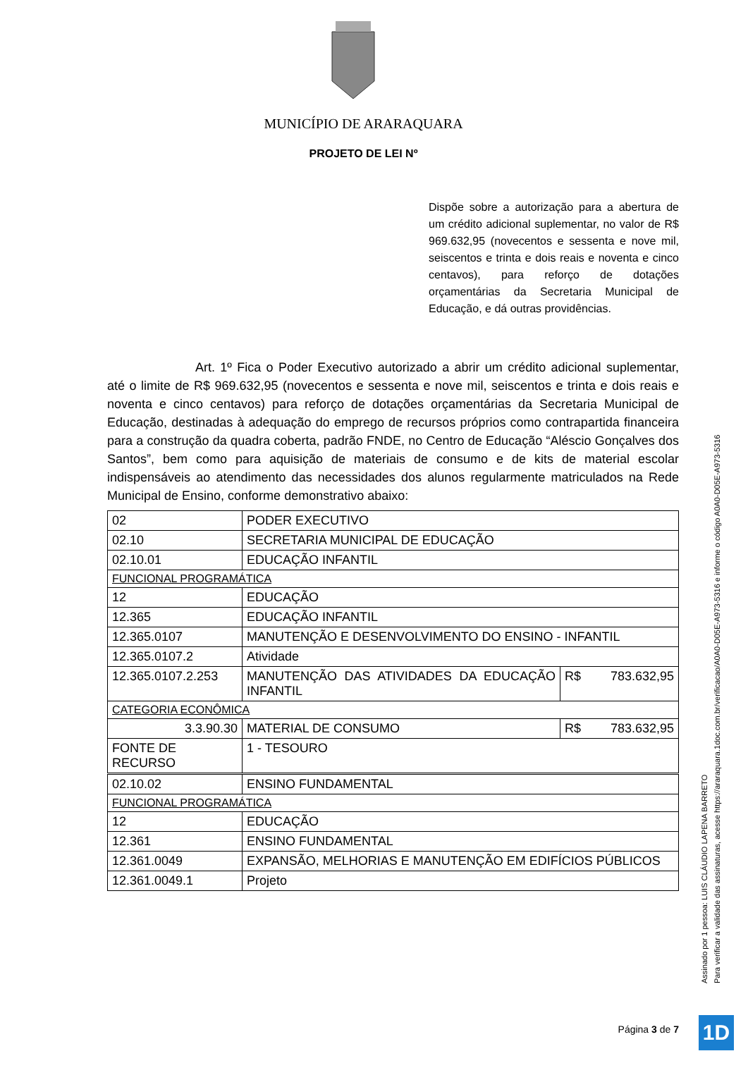MUNICÍPIO DE ARARAQUARA
PROJETO DE LEI Nº
Dispõe sobre a autorização para a abertura de um crédito adicional suplementar, no valor de R$ 969.632,95 (novecentos e sessenta e nove mil, seiscentos e trinta e dois reais e noventa e cinco centavos), para reforço de dotações orçamentárias da Secretaria Municipal de Educação, e dá outras providências.
Art. 1º Fica o Poder Executivo autorizado a abrir um crédito adicional suplementar, até o limite de R$ 969.632,95 (novecentos e sessenta e nove mil, seiscentos e trinta e dois reais e noventa e cinco centavos) para reforço de dotações orçamentárias da Secretaria Municipal de Educação, destinadas à adequação do emprego de recursos próprios como contrapartida financeira para a construção da quadra coberta, padrão FNDE, no Centro de Educação “Aléscio Gonçalves dos Santos”, bem como para aquisição de materiais de consumo e de kits de material escolar indispensáveis ao atendimento das necessidades dos alunos regularmente matriculados na Rede Municipal de Ensino, conforme demonstrativo abaixo:
| 02 | PODER EXECUTIVO | |
| 02.10 | SECRETARIA MUNICIPAL DE EDUCAÇÃO | |
| 02.10.01 | EDUCAÇÃO INFANTIL | |
| FUNCIONAL PROGRAMÁTICA | | |
| 12 | EDUCAÇÃO | |
| 12.365 | EDUCAÇÃO INFANTIL | |
| 12.365.0107 | MANUTENÇÃO E DESENVOLVIMENTO DO ENSINO - INFANTIL | |
| 12.365.0107.2 | Atividade | |
| 12.365.0107.2.253 | MANUTENÇÃO DAS ATIVIDADES DA EDUCAÇÃO INFANTIL | R$ 783.632,95 |
| CATEGORIA ECONÔMICA | | |
| 3.3.90.30 | MATERIAL DE CONSUMO | R$ 783.632,95 |
| FONTE DE RECURSO | 1 - TESOURO | |
| 02.10.02 | ENSINO FUNDAMENTAL | |
| FUNCIONAL PROGRAMÁTICA | | |
| 12 | EDUCAÇÃO | |
| 12.361 | ENSINO FUNDAMENTAL | |
| 12.361.0049 | EXPANSÃO, MELHORIAS E MANUTENÇÃO EM EDIFÍCIOS PÚBLICOS | |
| 12.361.0049.1 | Projeto | |
Assinado por 1 pessoa: LUIS CLÁUDIO LAPENA BARRETO
Para verificar a validade das assinaturas, acesse https://araraquara.1doc.com.br/verificacao/A0A0-D05E-A973-5316 e informe o código A0A0-D05E-A973-5316
Página 3 de 7 1D